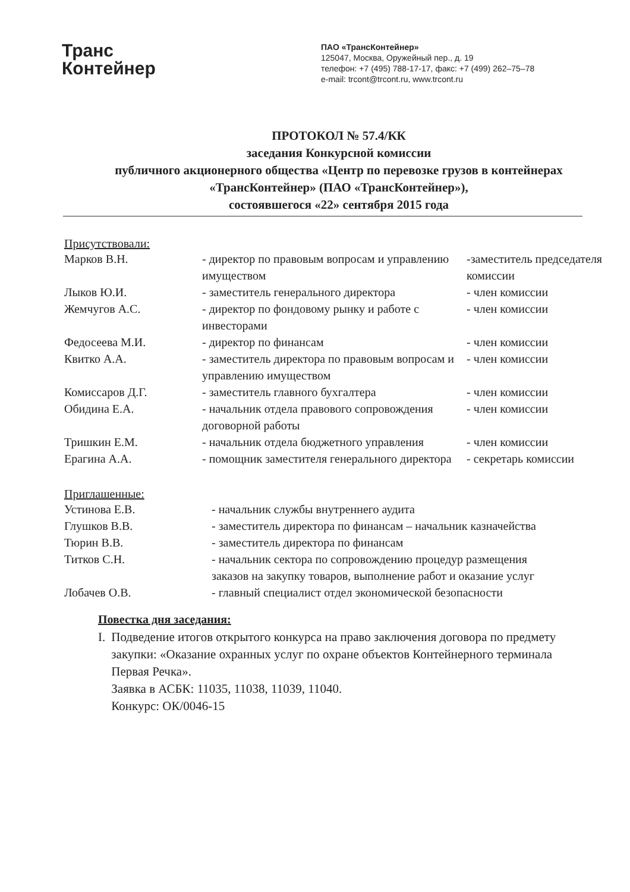Транс
Контейнер
ПАО «ТрансКонтейнер»
125047, Москва, Оружейный пер., д. 19
телефон: +7 (495) 788-17-17, факс: +7 (499) 262–75–78
e-mail: trcont@trcont.ru, www.trcont.ru
ПРОТОКОЛ № 57.4/КК
заседания Конкурсной комиссии
публичного акционерного общества «Центр по перевозке грузов в контейнерах «ТрансКонтейнер» (ПАО «ТрансКонтейнер»),
состоявшегося «22» сентября 2015 года
Присутствовали:
| Марков В.Н. | - директор по правовым вопросам и управлению имуществом | -заместитель председателя комиссии |
| Лыков Ю.И. | - заместитель генерального директора | - член комиссии |
| Жемчугов А.С. | - директор по фондовому рынку и работе с инвесторами | - член комиссии |
| Федосеева М.И. | - директор по финансам | - член комиссии |
| Квитко А.А. | - заместитель директора по правовым вопросам и управлению имуществом | - член комиссии |
| Комиссаров Д.Г. | - заместитель главного бухгалтера | - член комиссии |
| Обидина Е.А. | - начальник отдела правового сопровождения договорной работы | - член комиссии |
| Тришкин Е.М. | - начальник отдела бюджетного управления | - член комиссии |
| Ерагина А.А. | - помощник заместителя генерального директора | - секретарь комиссии |
Приглашенные:
| Устинова Е.В. | - начальник службы внутреннего аудита |
| Глушков В.В. | - заместитель директора по финансам – начальник казначейства |
| Тюрин В.В. | - заместитель директора по финансам |
| Титков С.Н. | - начальник сектора по сопровождению процедур размещения заказов на закупку товаров, выполнение работ и оказание услуг |
| Лобачев О.В. | - главный специалист отдел экономической безопасности |
Повестка дня заседания:
I. Подведение итогов открытого конкурса на право заключения договора по предмету закупки: «Оказание охранных услуг по охране объектов Контейнерного терминала Первая Речка».
Заявка в АСБК: 11035, 11038, 11039, 11040.
Конкурс: ОК/0046-15